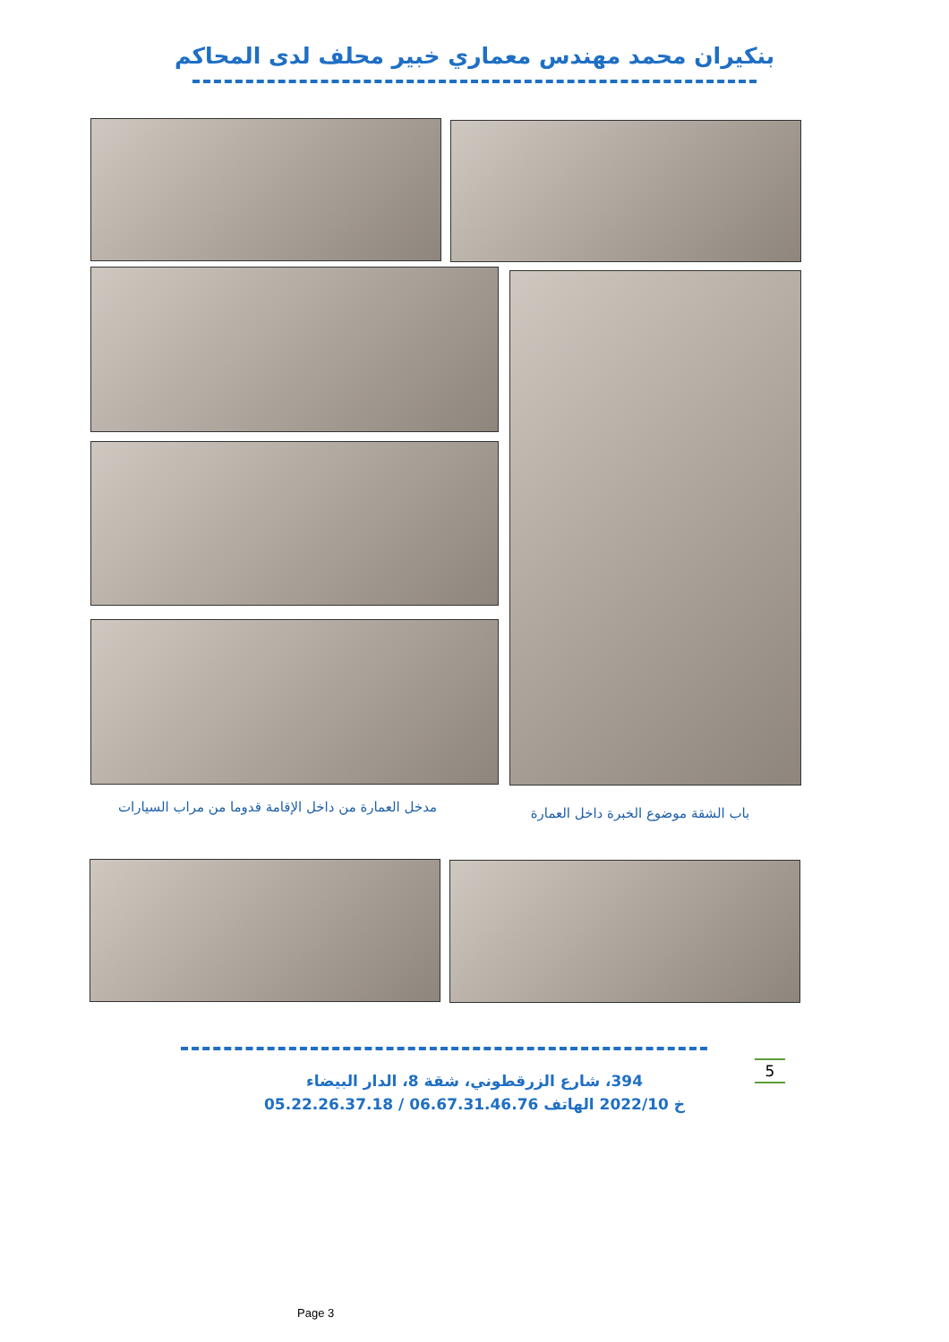بنكيران محمد مهندس معماري خبير محلف لدى المحاكم
مدخل العمارة من داخل الإقامة قدوما من مراب السيارات
باب الشقة موضوع الخبرة داخل العمارة
394، شارع الزرقطوني، شقة 8، الدار البيضاء
خ 2022/10 الهاتف 06.67.31.46.76 / 05.22.26.37.18
5
Page 3